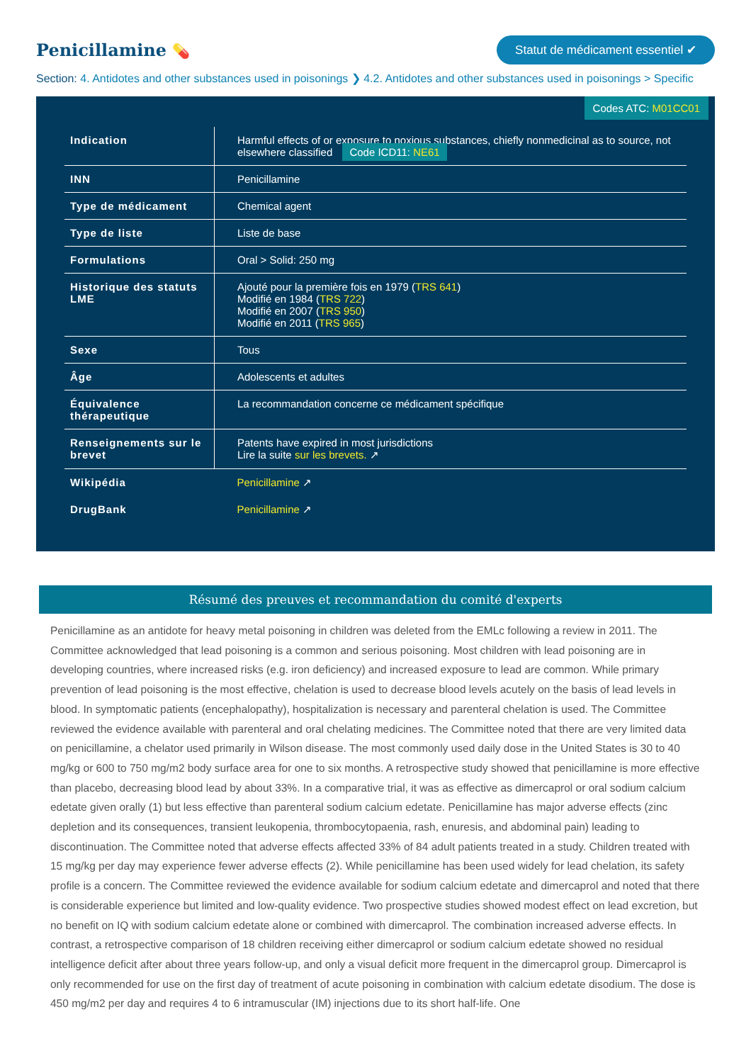Penicillamine 💊
Statut de médicament essentiel ✔
Section: 4. Antidotes and other substances used in poisonings ❯ 4.2. Antidotes and other substances used in poisonings > Specific
Codes ATC: M01CC01
| Indication | Harmful effects of or exposure to noxious substances, chiefly nonmedicinal as to source, not elsewhere classified Code ICD11: NE61 |
| INN | Penicillamine |
| Type de médicament | Chemical agent |
| Type de liste | Liste de base |
| Formulations | Oral > Solid: 250 mg |
| Historique des statuts LME | Ajouté pour la première fois en 1979 ( TRS 641 ) Modifié en 1984 ( TRS 722 ) Modifié en 2007 ( TRS 950 ) Modifié en 2011 ( TRS 965 ) |
| Sexe | Tous |
| Âge | Adolescents et adultes |
| Équivalence thérapeutique | La recommandation concerne ce médicament spécifique |
| Renseignements sur le brevet | Patents have expired in most jurisdictions Lire la suite sur les brevets. ↗ |
| Wikipédia | Penicillamine ↗ |
| DrugBank | Penicillamine ↗ |
Résumé des preuves et recommandation du comité d'experts
Penicillamine as an antidote for heavy metal poisoning in children was deleted from the EMLc following a review in 2011. The Committee acknowledged that lead poisoning is a common and serious poisoning. Most children with lead poisoning are in developing countries, where increased risks (e.g. iron deficiency) and increased exposure to lead are common. While primary prevention of lead poisoning is the most effective, chelation is used to decrease blood levels acutely on the basis of lead levels in blood. In symptomatic patients (encephalopathy), hospitalization is necessary and parenteral chelation is used. The Committee reviewed the evidence available with parenteral and oral chelating medicines. The Committee noted that there are very limited data on penicillamine, a chelator used primarily in Wilson disease. The most commonly used daily dose in the United States is 30 to 40 mg/kg or 600 to 750 mg/m2 body surface area for one to six months. A retrospective study showed that penicillamine is more effective than placebo, decreasing blood lead by about 33%. In a comparative trial, it was as effective as dimercaprol or oral sodium calcium edetate given orally (1) but less effective than parenteral sodium calcium edetate. Penicillamine has major adverse effects (zinc depletion and its consequences, transient leukopenia, thrombocytopaenia, rash, enuresis, and abdominal pain) leading to discontinuation. The Committee noted that adverse effects affected 33% of 84 adult patients treated in a study. Children treated with 15 mg/kg per day may experience fewer adverse effects (2). While penicillamine has been used widely for lead chelation, its safety profile is a concern. The Committee reviewed the evidence available for sodium calcium edetate and dimercaprol and noted that there is considerable experience but limited and low-quality evidence. Two prospective studies showed modest effect on lead excretion, but no benefit on IQ with sodium calcium edetate alone or combined with dimercaprol. The combination increased adverse effects. In contrast, a retrospective comparison of 18 children receiving either dimercaprol or sodium calcium edetate showed no residual intelligence deficit after about three years follow-up, and only a visual deficit more frequent in the dimercaprol group. Dimercaprol is only recommended for use on the first day of treatment of acute poisoning in combination with calcium edetate disodium. The dose is 450 mg/m2 per day and requires 4 to 6 intramuscular (IM) injections due to its short half-life. One